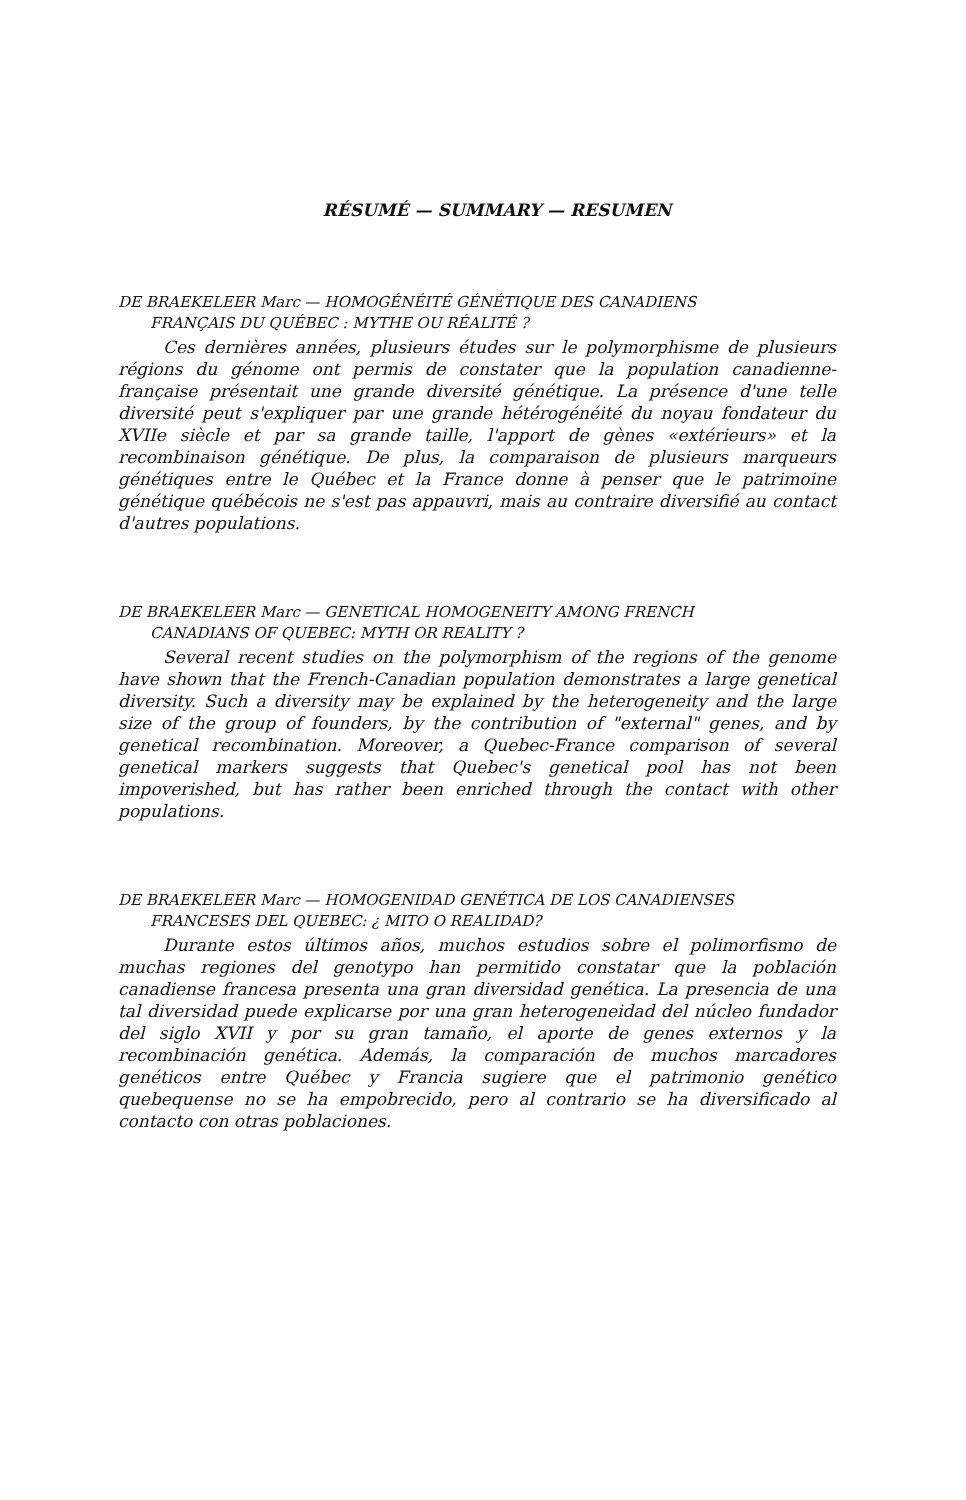RÉSUMÉ — SUMMARY — RESUMEN
DE BRAEKELEER Marc — HOMOGÉNÉITÉ GÉNÉTIQUE DES CANADIENS
FRANÇAIS DU QUÉBEC : MYTHE OU RÉALITÉ ?
Ces dernières années, plusieurs études sur le polymorphisme de plusieurs régions du génome ont permis de constater que la population canadienne-française présentait une grande diversité génétique. La présence d'une telle diversité peut s'expliquer par une grande hétérogénéité du noyau fondateur du XVIIe siècle et par sa grande taille, l'apport de gènes «extérieurs» et la recombinaison génétique. De plus, la comparaison de plusieurs marqueurs génétiques entre le Québec et la France donne à penser que le patrimoine génétique québécois ne s'est pas appauvri, mais au contraire diversifié au contact d'autres populations.
DE BRAEKELEER Marc — GENETICAL HOMOGENEITY AMONG FRENCH
CANADIANS OF QUEBEC: MYTH OR REALITY ?
Several recent studies on the polymorphism of the regions of the genome have shown that the French-Canadian population demonstrates a large genetical diversity. Such a diversity may be explained by the heterogeneity and the large size of the group of founders, by the contribution of "external" genes, and by genetical recombination. Moreover, a Quebec-France comparison of several genetical markers suggests that Quebec's genetical pool has not been impoverished, but has rather been enriched through the contact with other populations.
DE BRAEKELEER Marc — HOMOGENIDAD GENÉTICA DE LOS CANADIENSES
FRANCESES DEL QUEBEC: ¿ MITO O REALIDAD?
Durante estos últimos años, muchos estudios sobre el polimorfismo de muchas regiones del genotypo han permitido constatar que la población canadiense francesa presenta una gran diversidad genética. La presencia de una tal diversidad puede explicarse por una gran heterogeneidad del núcleo fundador del siglo XVII y por su gran tamaño, el aporte de genes externos y la recombinación genética. Además, la comparación de muchos marcadores genéticos entre Québec y Francia sugiere que el patrimonio genético quebequense no se ha empobrecido, pero al contrario se ha diversificado al contacto con otras poblaciones.